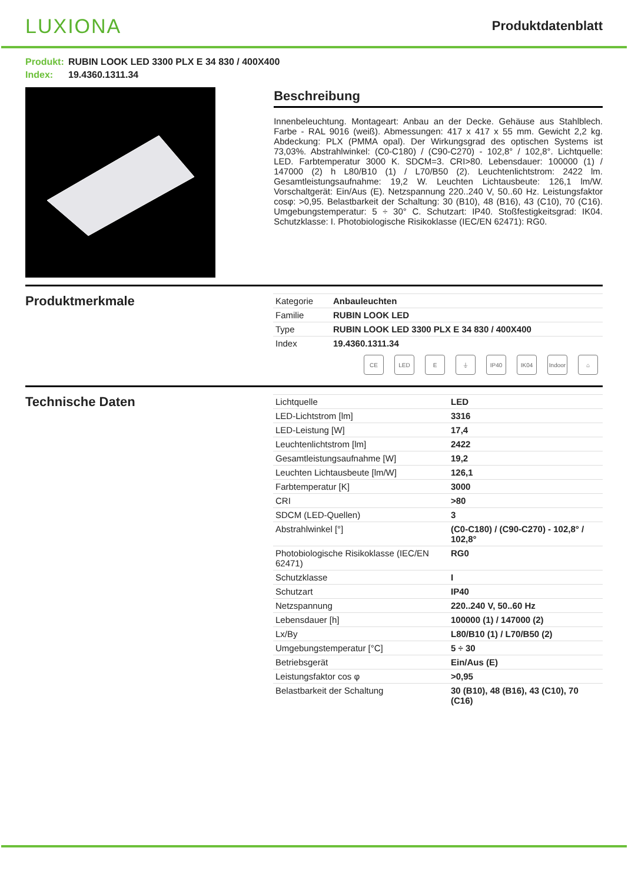LUXIONA
Produktdatenblatt
Produkt: RUBIN LOOK LED 3300 PLX E 34 830 / 400X400
Index: 19.4360.1311.34
Beschreibung
Innenbeleuchtung. Montageart: Anbau an der Decke. Gehäuse aus Stahlblech. Farbe - RAL 9016 (weiß). Abmessungen: 417 x 417 x 55 mm. Gewicht 2,2 kg. Abdeckung: PLX (PMMA opal). Der Wirkungsgrad des optischen Systems ist 73,03%. Abstrahlwinkel: (C0-C180) / (C90-C270) - 102,8° / 102,8°. Lichtquelle: LED. Farbtemperatur 3000 K. SDCM=3. CRI>80. Lebensdauer: 100000 (1) / 147000 (2) h L80/B10 (1) / L70/B50 (2). Leuchtenlichtstrom: 2422 lm. Gesamtleistungsaufnahme: 19,2 W. Leuchten Lichtausbeute: 126,1 lm/W. Vorschaltgerät: Ein/Aus (E). Netzspannung 220..240 V, 50..60 Hz. Leistungsfaktor cosφ: >0,95. Belastbarkeit der Schaltung: 30 (B10), 48 (B16), 43 (C10), 70 (C16). Umgebungstemperatur: 5 ÷ 30° C. Schutzart: IP40. Stoßfestigkeitsgrad: IK04. Schutzklasse: I. Photobiologische Risikoklasse (IEC/EN 62471): RG0.
Produktmerkmale
| Kategorie | Anbauleuchten |
| Familie | RUBIN LOOK LED |
| Type | RUBIN LOOK LED 3300 PLX E 34 830 / 400X400 |
| Index | 19.4360.1311.34 |
CE LED E ⏚ IP40 IK04 Indoor
⌂
Technische Daten
| Lichtquelle | LED |
| LED-Lichtstrom [lm] | 3316 |
| LED-Leistung [W] | 17,4 |
| Leuchtenlichtstrom [lm] | 2422 |
| Gesamtleistungsaufnahme [W] | 19,2 |
| Leuchten Lichtausbeute [lm/W] | 126,1 |
| Farbtemperatur [K] | 3000 |
| CRI | >80 |
| SDCM (LED-Quellen) | 3 |
| Abstrahlwinkel [°] | (C0-C180) / (C90-C270) - 102,8° / 102,8° |
| Photobiologische Risikoklasse (IEC/EN 62471) | RG0 |
| Schutzklasse | I |
| Schutzart | IP40 |
| Netzspannung | 220..240 V, 50..60 Hz |
| Lebensdauer [h] | 100000 (1) / 147000 (2) |
| Lx/By | L80/B10 (1) / L70/B50 (2) |
| Umgebungstemperatur [°C] | 5 ÷ 30 |
| Betriebsgerät | Ein/Aus (E) |
| Leistungsfaktor cos φ | >0,95 |
| Belastbarkeit der Schaltung | 30 (B10), 48 (B16), 43 (C10), 70 (C16) |